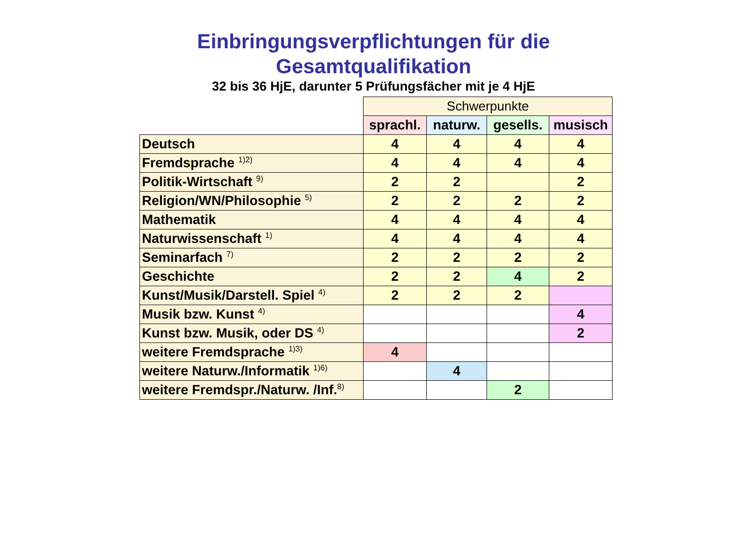Einbringungsverpflichtungen für die
Gesamtqualifikation
32 bis 36 HjE, darunter 5 Prüfungsfächer mit je 4 HjE
| | Schwerpunkte | | | |
| --- | --- | --- | --- | --- |
| | sprachl. | naturw. | gesells. | musisch |
| Deutsch | 4 | 4 | 4 | 4 |
| Fremdsprache <sup>1)2)</sup> | 4 | 4 | 4 | 4 |
| Politik-Wirtschaft <sup>9)</sup> | 2 | 2 | | 2 |
| Religion/WN/Philosophie <sup>5)</sup> | 2 | 2 | 2 | 2 |
| Mathematik | 4 | 4 | 4 | 4 |
| Naturwissenschaft <sup>1)</sup> | 4 | 4 | 4 | 4 |
| Seminarfach <sup>7)</sup> | 2 | 2 | 2 | 2 |
| Geschichte | 2 | 2 | 4 | 2 |
| Kunst/Musik/Darstell. Spiel <sup>4)</sup> | 2 | 2 | 2 | |
| Musik bzw. Kunst <sup>4)</sup> | | | | 4 |
| Kunst bzw. Musik, oder DS <sup>4)</sup> | | | | 2 |
| weitere Fremdsprache <sup>1)3)</sup> | 4 | | | |
| weitere Naturw./Informatik <sup>1)6)</sup> | | 4 | | |
| weitere Fremdspr./Naturw. /Inf.<sup>8)</sup> | | | 2 | |